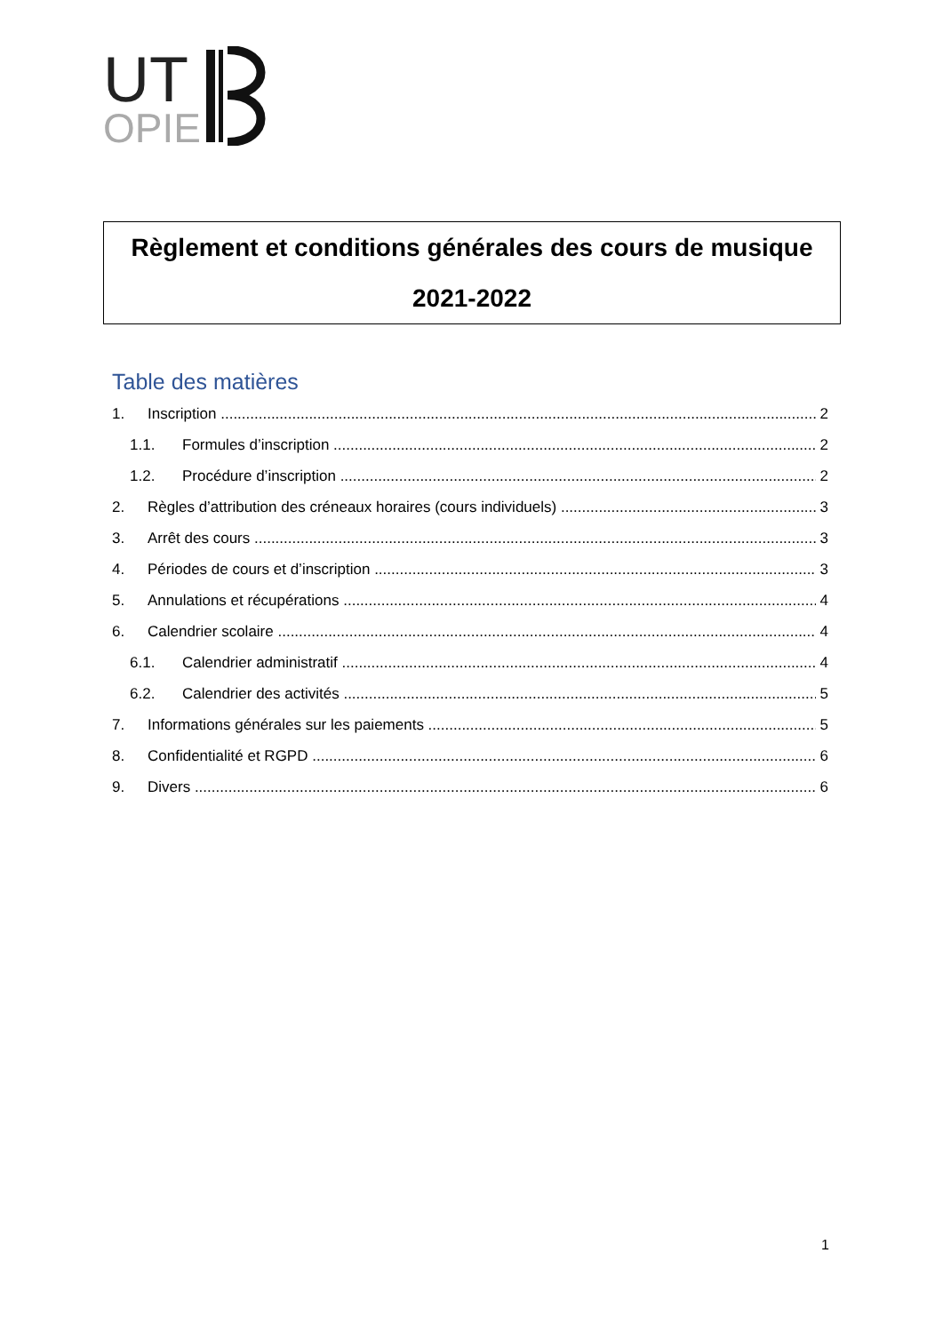UT
OPIE
Règlement et conditions générales des cours de musique
2021-2022
Table des matières
1. Inscription 2
1.1. Formules d’inscription 2
1.2. Procédure d’inscription 2
2. Règles d’attribution des créneaux horaires (cours individuels) 3
3. Arrêt des cours 3
4. Périodes de cours et d’inscription 3
5. Annulations et récupérations 4
6. Calendrier scolaire 4
6.1. Calendrier administratif 4
6.2. Calendrier des activités 5
7. Informations générales sur les paiements 5
8. Confidentialité et RGPD 6
9. Divers 6
1